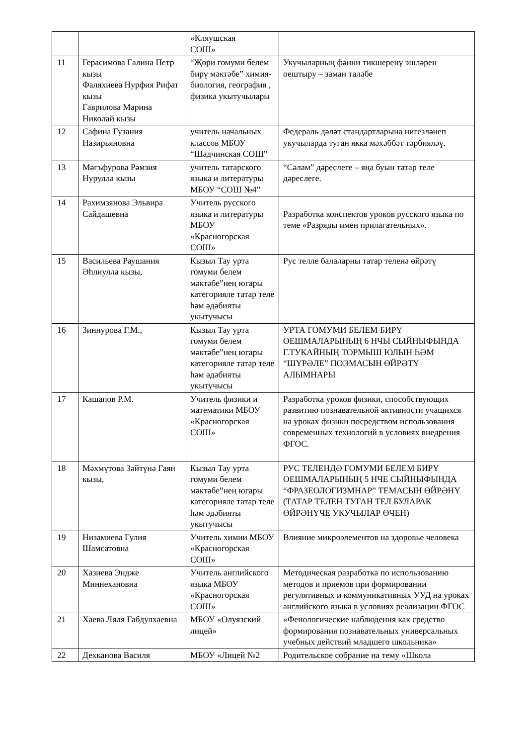| | | «Кляушская СОШ» | |
| 11 | Герасимова Галина Петр кызы Фаляхиева Нурфия Рифат кызы Гаврилова Марина Николай кызы | “Җөри гомуми белем бирү мәктәбе” химия-биология, география , физика укытучылары | Укучыларның фәнни тикшеренү эшләрен оештыру – заман таләбе |
| 12 | Сафина Гузания Назирьяновна | учитель начальных классов МБОУ “Шадчинская СОШ” | Федераль дәләт стандартларына нигезләнеп укучыларда туган якка мәхәббәт тәрбияләү. |
| 13 | Мәгъфурова Рәмзия Нурулла кызы | учитель татарского языка и литературы МБОУ “СОШ №4” | “Сәлам” дәреслеге – яңа буын татар теле дәреслеге. |
| 14 | Рахимзянова Эльвира Сайдашевна | Учитель русского языка и литературы МБОУ «Красногорская СОШ» | Разработка конспектов уроков русского языка по теме «Разряды имен прилагательных». |
| 15 | Васильева Раушания Әһлиулла кызы, | Кызыл Тау урта гомуми белем мәктәбе”нең югары категорияле татар теле һәм әдәбияты укытучысы | Рус телле балаларны татар теленә өйрәтү |
| 16 | Зиннурова Г.М., | Кызыл Тау урта гомуми белем мәктәбе”нең югары категорияле татар теле һәм әдәбияты укытучысы | УРТА ГОМУМИ БЕЛЕМ БИРҮ ОЕШМАЛАРЫНЫҢ 6 НЧЫ СЫЙНЫФЫНДА Г.ТУКАЙНЫҢ ТОРМЫШ ЮЛЫН ҺӘМ “ШҮРӘЛЕ” ПОЭМАСЫН ӨЙРӘТҮ АЛЫМНАРЫ |
| 17 | Кашапов Р.М. | Учитель физики и математики МБОУ «Красногорская СОШ» | Разработка уроков физики, способствующих развитию познавательной активности учащихся на уроках физики посредством использования современных технологий в условиях внедрения ФГОС. |
| 18 | Мәхмүтова Зәйтүнә Гаян кызы, | Кызыл Тау урта гомуми белем мәктәбе”нең югары категорияле татар теле һәм әдәбияты укытучысы | РУС ТЕЛЕНДӘ ГОМУМИ БЕЛЕМ БИРҮ ОЕШМАЛАРЫНЫҢ 5 НЧЕ СЫЙНЫФЫНДА “ФРАЗЕОЛОГИЗМНАР” ТЕМАСЫН ӨЙРӘНҮ (ТАТАР ТЕЛЕН ТУГАН ТЕЛ БУЛАРАК ӨЙРӘНҮЧЕ УКУЧЫЛАР ӨЧЕН) |
| 19 | Низамиева Гулия Шамсатовна | Учитель химии МБОУ «Красногорская СОШ» | Влияние микроэлементов на здоровье человека |
| 20 | Хазиева Эндже Миннехановна | Учитель английского языка МБОУ «Красногорская СОШ» | Методическая разработка по использованию методов и приемов при формировании регулятивных и коммуникативных УУД на уроках английского языка в условиях реализации ФГОС |
| 21 | Хаева Ляля Габдулхаевна | МБОУ «Олуязский лицей» | «Фенологические наблюдения как средство формирования познавательных универсальных учебных действий младшего школьника» |
| 22 | Дехканова Василя | МБОУ «Лицей №2 | Родительское собрание на тему «Школа |